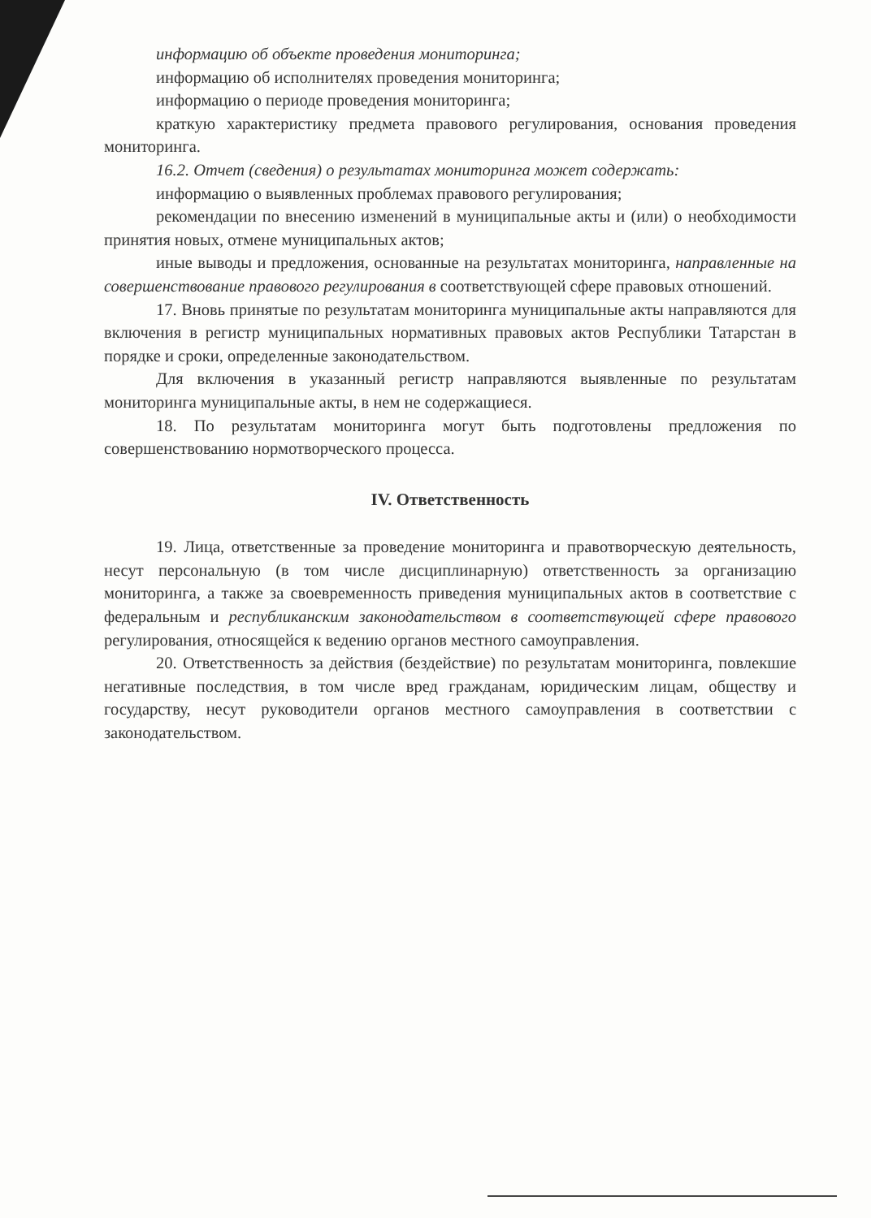информацию об объекте проведения мониторинга;
информацию об исполнителях проведения мониторинга;
информацию о периоде проведения мониторинга;
краткую характеристику предмета правового регулирования, основания проведения мониторинга.
16.2. Отчет (сведения) о результатах мониторинга может содержать:
информацию о выявленных проблемах правового регулирования;
рекомендации по внесению изменений в муниципальные акты и (или) о необходимости принятия новых, отмене муниципальных актов;
иные выводы и предложения, основанные на результатах мониторинга, направленные на совершенствование правового регулирования в соответствующей сфере правовых отношений.
17. Вновь принятые по результатам мониторинга муниципальные акты направляются для включения в регистр муниципальных нормативных правовых актов Республики Татарстан в порядке и сроки, определенные законодательством.
Для включения в указанный регистр направляются выявленные по результатам мониторинга муниципальные акты, в нем не содержащиеся.
18. По результатам мониторинга могут быть подготовлены предложения по совершенствованию нормотворческого процесса.
IV. Ответственность
19. Лица, ответственные за проведение мониторинга и правотворческую деятельность, несут персональную (в том числе дисциплинарную) ответственность за организацию мониторинга, а также за своевременность приведения муниципальных актов в соответствие с федеральным и республиканским законодательством в соответствующей сфере правового регулирования, относящейся к ведению органов местного самоуправления.
20. Ответственность за действия (бездействие) по результатам мониторинга, повлекшие негативные последствия, в том числе вред гражданам, юридическим лицам, обществу и государству, несут руководители органов местного самоуправления в соответствии с законодательством.